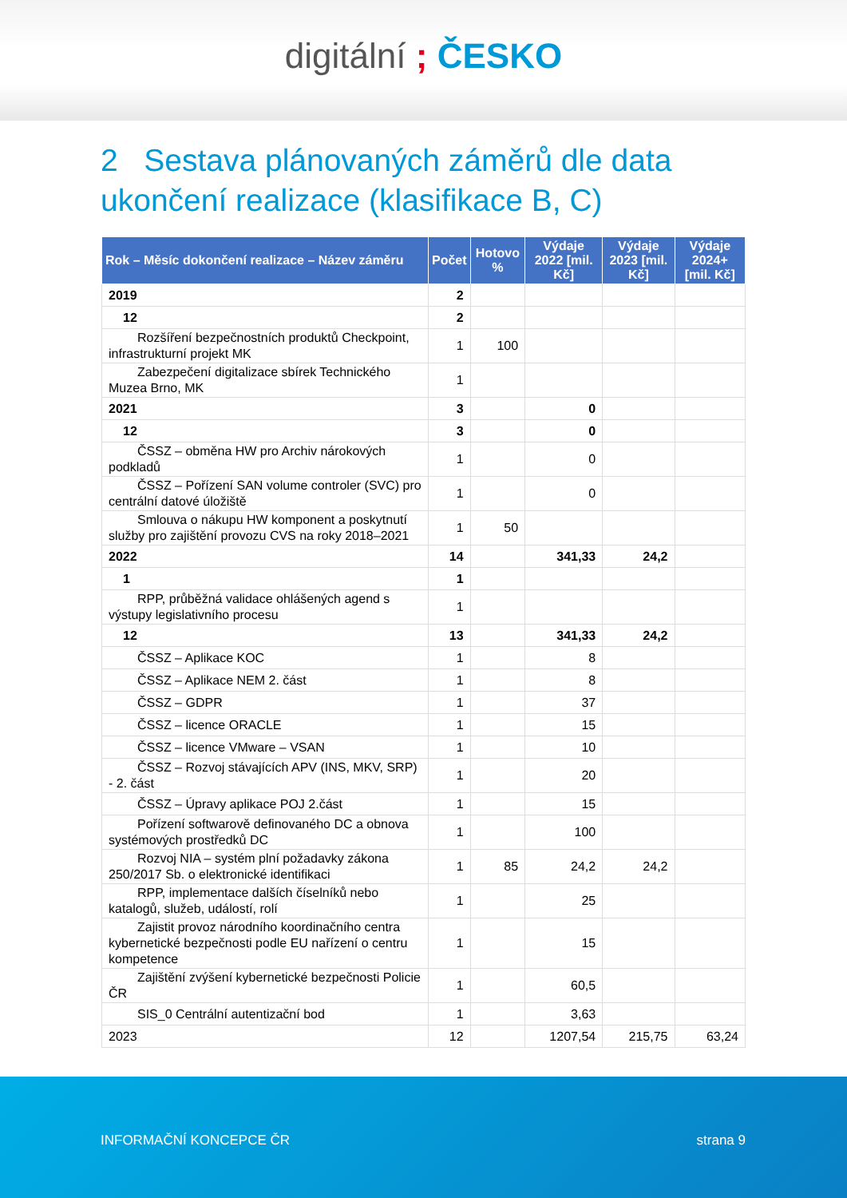digitální ; ČESKO
2 Sestava plánovaných záměrů dle data ukončení realizace (klasifikace B, C)
| Rok – Měsíc dokončení realizace – Název záměru | Počet | Hotovo % | Výdaje 2022 [mil. Kč] | Výdaje 2023 [mil. Kč] | Výdaje 2024+ [mil. Kč] |
| --- | --- | --- | --- | --- | --- |
| 2019 | 2 | | | | |
| 12 | 2 | | | | |
| Rozšíření bezpečnostních produktů Checkpoint, infrastrukturní projekt MK | 1 | 100 | | | |
| Zabezpečení digitalizace sbírek Technického Muzea Brno, MK | 1 | | | | |
| 2021 | 3 | | 0 | | |
| 12 | 3 | | 0 | | |
| ČSSZ – obměna HW pro Archiv nárokových podkladů | 1 | | 0 | | |
| ČSSZ – Pořízení SAN volume controler (SVC) pro centrální datové úložiště | 1 | | 0 | | |
| Smlouva o nákupu HW komponent a poskytnutí služby pro zajištění provozu CVS na roky 2018–2021 | 1 | 50 | | | |
| 2022 | 14 | | 341,33 | 24,2 | |
| 1 | 1 | | | | |
| RPP, průběžná validace ohlášených agend s výstupy legislativního procesu | 1 | | | | |
| 12 | 13 | | 341,33 | 24,2 | |
| ČSSZ – Aplikace KOC | 1 | | 8 | | |
| ČSSZ – Aplikace NEM 2. část | 1 | | 8 | | |
| ČSSZ – GDPR | 1 | | 37 | | |
| ČSSZ – licence ORACLE | 1 | | 15 | | |
| ČSSZ – licence VMware – VSAN | 1 | | 10 | | |
| ČSSZ – Rozvoj stávajících APV (INS, MKV, SRP) - 2. část | 1 | | 20 | | |
| ČSSZ – Úpravy aplikace POJ 2.část | 1 | | 15 | | |
| Pořízení softwarově definovaného DC a obnova systémových prostředků DC | 1 | | 100 | | |
| Rozvoj NIA – systém plní požadavky zákona 250/2017 Sb. o elektronické identifikaci | 1 | 85 | 24,2 | 24,2 | |
| RPP, implementace dalších číselníků nebo katalogů, služeb, událostí, rolí | 1 | | 25 | | |
| Zajistit provoz národního koordinačního centra kybernetické bezpečnosti podle EU nařízení o centru kompetence | 1 | | 15 | | |
| Zajištění zvýšení kybernetické bezpečnosti Policie ČR | 1 | | 60,5 | | |
| SIS_0 Centrální autentizační bod | 1 | | 3,63 | | |
| 2023 | 12 | | 1207,54 | 215,75 | 63,24 |
INFORMAČNÍ KONCEPCE ČR strana 9